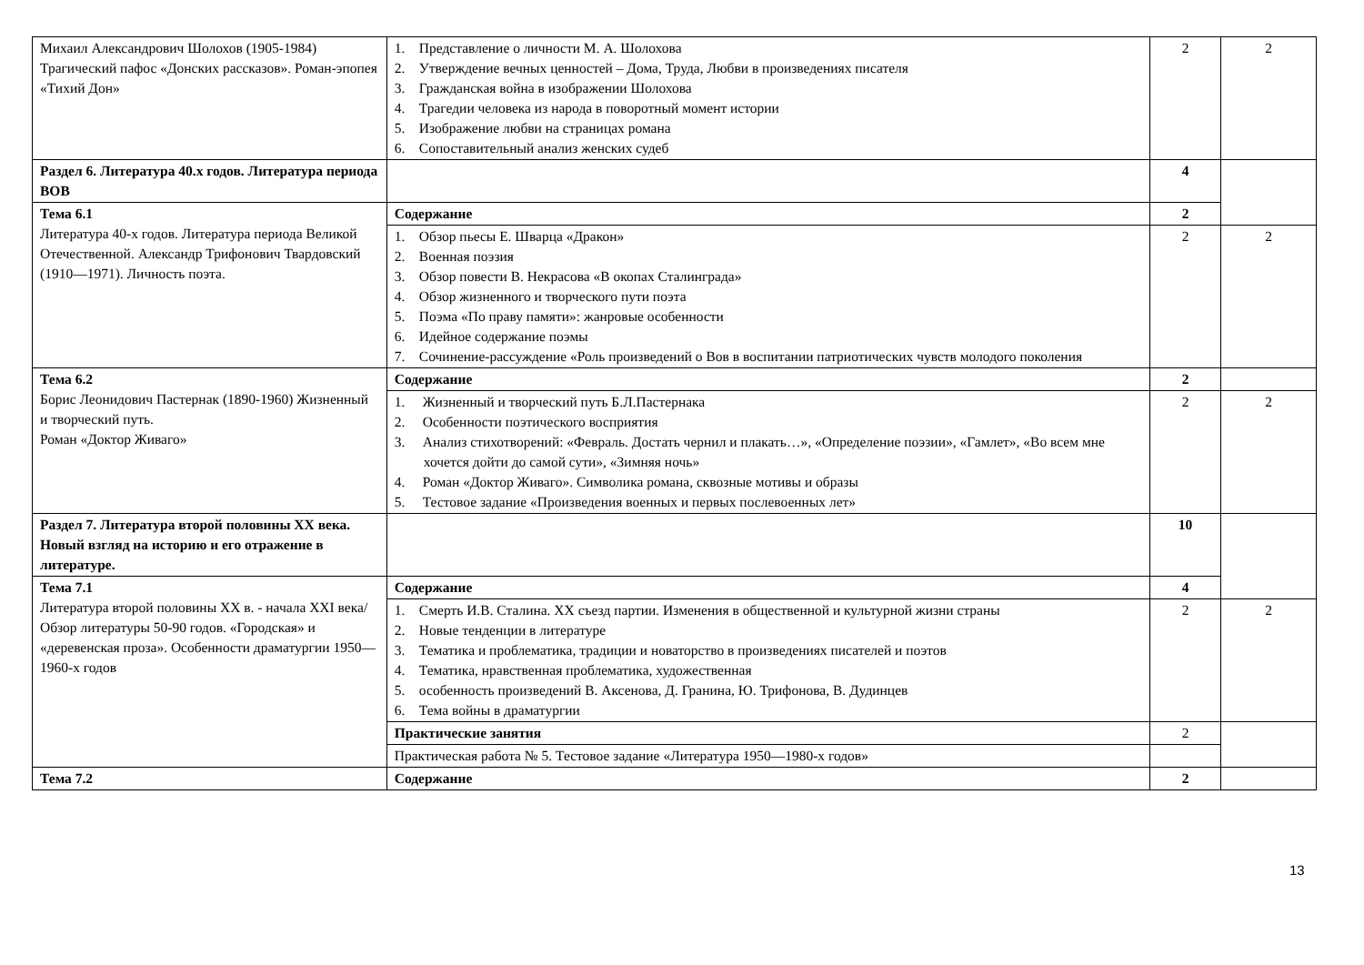| Михаил Александрович Шолохов (1905-1984) Трагический пафос «Донских рассказов». Роман-эпопея «Тихий Дон» | 1. Представление о личности М. А. Шолохова 2. Утверждение вечных ценностей – Дома, Труда, Любви в произведениях писателя 3. Гражданская война в изображении Шолохова 4. Трагедии человека из народа в поворотный момент истории 5. Изображение любви на страницах романа 6. Сопоставительный анализ женских судеб | 2 | 2 |
| Раздел 6. Литература 40.х годов. Литература периода ВОВ | | 4 | |
| Тема 6.1 Литература 40-х годов. Литература периода Великой Отечественной. Александр Трифонович Твардовский (1910—1971). Личность поэта. | Содержание | 2 | |
| | 1. Обзор пьесы Е. Шварца «Дракон» 2. Военная поэзия 3. Обзор повести В. Некрасова «В окопах Сталинграда» 4. Обзор жизненного и творческого пути поэта 5. Поэма «По праву памяти»: жанровые особенности 6. Идейное содержание поэмы 7. Сочинение-рассуждение «Роль произведений о Вов в воспитании патриотических чувств молодого поколения | 2 | 2 |
| Тема 6.2 Борис Леонидович Пастернак (1890-1960) Жизненный и творческий путь. Роман «Доктор Живаго» | Содержание | 2 | |
| | 1. Жизненный и творческий путь Б.Л.Пастернака 2. Особенности поэтического восприятия 3. Анализ стихотворений: «Февраль. Достать чернил и плакать…», «Определение поэзии», «Гамлет», «Во всем мне хочется дойти до самой сути», «Зимняя ночь» 4. Роман «Доктор Живаго». Символика романа, сквозные мотивы и образы 5. Тестовое задание «Произведения военных и первых послевоенных лет» | 2 | 2 |
| Раздел 7. Литература второй половины XX века. Новый взгляд на историю и его отражение в литературе. | | 10 | |
| Тема 7.1 Литература второй половины XX в. - начала XXI века/ Обзор литературы 50-90 годов. «Городская» и «деревенская проза». Особенности драматургии 1950—1960-х годов | Содержание | 4 | |
| | 1. Смерть И.В. Сталина. XX съезд партии. Изменения в общественной и культурной жизни страны 2. Новые тенденции в литературе 3. Тематика и проблематика, традиции и новаторство в произведениях писателей и поэтов 4. Тематика, нравственная проблематика, художественная 5. особенность произведений В. Аксенова, Д. Гранина, Ю. Трифонова, В. Дудинцев 6. Тема войны в драматургии | 2 | 2 |
| | Практические занятия | 2 | |
| | Практическая работа № 5. Тестовое задание «Литература 1950—1980-х годов» | | |
| Тема 7.2 | Содержание | 2 | |
13